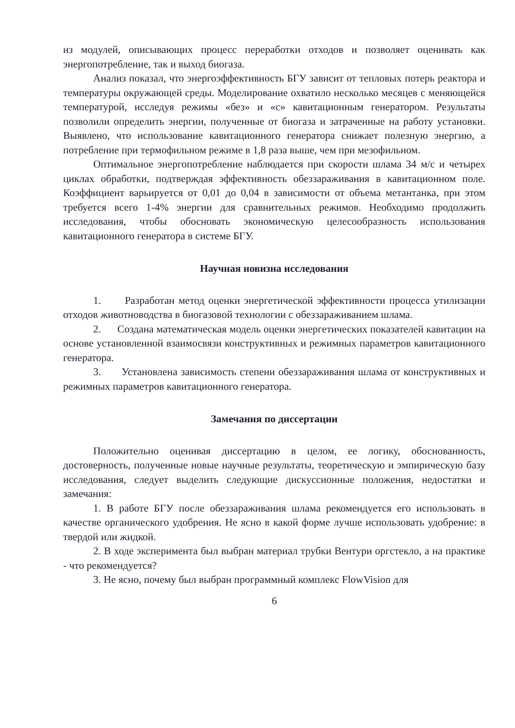из модулей, описывающих процесс переработки отходов и позволяет оценивать как энергопотребление, так и выход биогаза.
Анализ показал, что энергоэффективность БГУ зависит от тепловых потерь реактора и температуры окружающей среды. Моделирование охватило несколько месяцев с меняющейся температурой, исследуя режимы «без» и «с» кавитационным генератором. Результаты позволили определить энергии, полученные от биогаза и затраченные на работу установки. Выявлено, что использование кавитационного генератора снижает полезную энергию, а потребление при термофильном режиме в 1,8 раза выше, чем при мезофильном.
Оптимальное энергопотребление наблюдается при скорости шлама 34 м/с и четырех циклах обработки, подтверждая эффективность обеззараживания в кавитационном поле. Коэффициент варьируется от 0,01 до 0,04 в зависимости от объема метантанка, при этом требуется всего 1-4% энергии для сравнительных режимов. Необходимо продолжить исследования, чтобы обосновать экономическую целесообразность использования кавитационного генератора в системе БГУ.
Научная новизна исследования
1. Разработан метод оценки энергетической эффективности процесса утилизации отходов животноводства в биогазовой технологии с обеззараживанием шлама.
2. Создана математическая модель оценки энергетических показателей кавитации на основе установленной взаимосвязи конструктивных и режимных параметров кавитационного генератора.
3. Установлена зависимость степени обеззараживания шлама от конструктивных и режимных параметров кавитационного генератора.
Замечания по диссертации
Положительно оценивая диссертацию в целом, ее логику, обоснованность, достоверность, полученные новые научные результаты, теоретическую и эмпирическую базу исследования, следует выделить следующие дискуссионные положения, недостатки и замечания:
1. В работе БГУ после обеззараживания шлама рекомендуется его использовать в качестве органического удобрения. Не ясно в какой форме лучше использовать удобрение: в твердой или жидкой.
2. В ходе эксперимента был выбран материал трубки Вентури оргстекло, а на практике - что рекомендуется?
3. Не ясно, почему был выбран программный комплекс FlowVision для
6